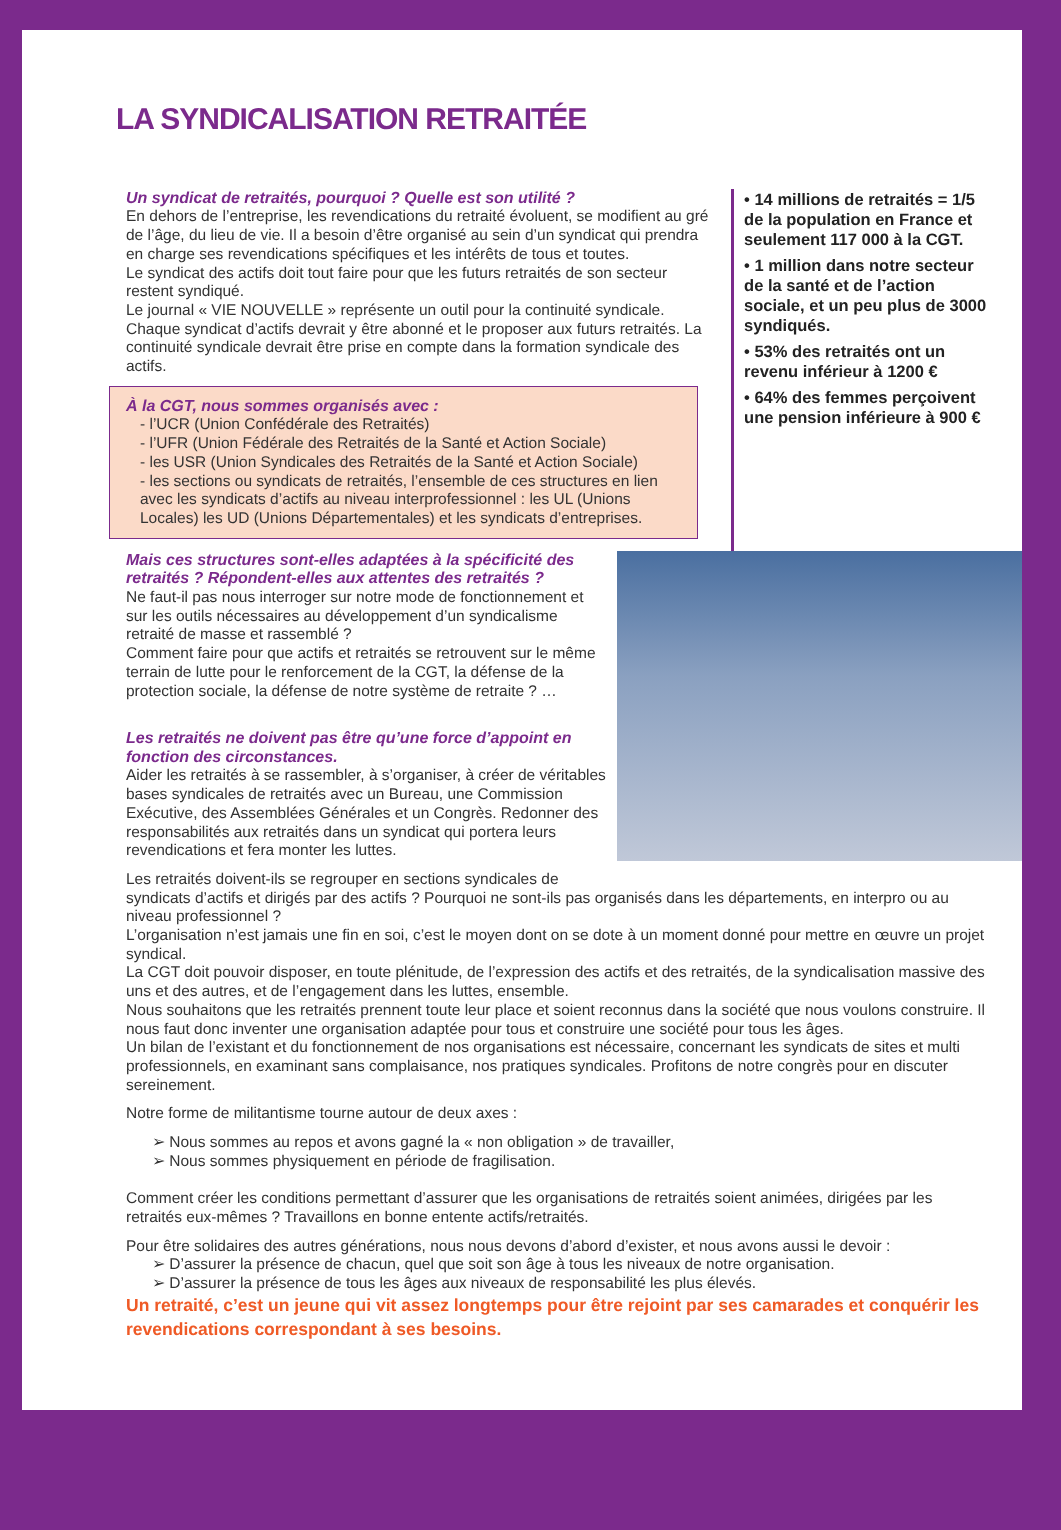LA SYNDICALISATION RETRAITÉE
Un syndicat de retraités, pourquoi ? Quelle est son utilité ?
En dehors de l’entreprise, les revendications du retraité évoluent, se modifient au gré de l’âge, du lieu de vie. Il a besoin d’être organisé au sein d’un syndicat qui prendra en charge ses revendications spécifiques et les intérêts de tous et toutes.
Le syndicat des actifs doit tout faire pour que les futurs retraités de son secteur restent syndiqué.
Le journal « VIE NOUVELLE » représente un outil pour la continuité syndicale. Chaque syndicat d’actifs devrait y être abonné et le proposer aux futurs retraités. La continuité syndicale devrait être prise en compte dans la formation syndicale des actifs.
À la CGT, nous sommes organisés avec :
- l’UCR (Union Confédérale des Retraités)
- l’UFR (Union Fédérale des Retraités de la Santé et Action Sociale)
- les USR (Union Syndicales des Retraités de la Santé et Action Sociale)
- les sections ou syndicats de retraités, l’ensemble de ces structures en lien avec les syndicats d’actifs au niveau interprofessionnel : les UL (Unions Locales) les UD (Unions Départementales) et les syndicats d’entreprises.
• 14 millions de retraités = 1/5 de la population en France et seulement 117 000 à la CGT.
• 1 million dans notre secteur de la santé et de l’action sociale, et un peu plus de 3000 syndiqués.
• 53% des retraités ont un revenu inférieur à 1200 €
• 64% des femmes perçoivent une pension inférieure à 900 €
Mais ces structures sont-elles adaptées à la spécificité des retraités ? Répondent-elles aux attentes des retraités ?
Ne faut-il pas nous interroger sur notre mode de fonctionnement et sur les outils nécessaires au développement d’un syndicalisme retraité de masse et rassemblé ?
Comment faire pour que actifs et retraités se retrouvent sur le même terrain de lutte pour le renforcement de la CGT, la défense de la protection sociale, la défense de notre système de retraite ? …
Les retraités ne doivent pas être qu’une force d’appoint en fonction des circonstances.
Aider les retraités à se rassembler, à s’organiser, à créer de véritables bases syndicales de retraités avec un Bureau, une Commission Exécutive, des Assemblées Générales et un Congrès. Redonner des responsabilités aux retraités dans un syndicat qui portera leurs revendications et fera monter les luttes.
Les retraités doivent-ils se regrouper en sections syndicales de syndicats d’actifs et dirigés par des actifs ? Pourquoi ne sont-ils pas organisés dans les départements, en interpro ou au niveau professionnel ?
L’organisation n’est jamais une fin en soi, c’est le moyen dont on se dote à un moment donné pour mettre en œuvre un projet syndical.
La CGT doit pouvoir disposer, en toute plénitude, de l’expression des actifs et des retraités, de la syndicalisation massive des uns et des autres, et de l’engagement dans les luttes, ensemble.
Nous souhaitons que les retraités prennent toute leur place et soient reconnus dans la société que nous voulons construire. Il nous faut donc inventer une organisation adaptée pour tous et construire une société pour tous les âges.
Un bilan de l’existant et du fonctionnement de nos organisations est nécessaire, concernant les syndicats de sites et multi professionnels, en examinant sans complaisance, nos pratiques syndicales. Profitons de notre congrès pour en discuter sereinement.
Notre forme de militantisme tourne autour de deux axes :
➢ Nous sommes au repos et avons gagné la « non obligation » de travailler,
➢ Nous sommes physiquement en période de fragilisation.
Comment créer les conditions permettant d’assurer que les organisations de retraités soient animées, dirigées par les retraités eux-mêmes ? Travaillons en bonne entente actifs/retraités.
Pour être solidaires des autres générations, nous nous devons d’abord d’exister, et nous avons aussi le devoir :
➢ D’assurer la présence de chacun, quel que soit son âge à tous les niveaux de notre organisation.
➢ D’assurer la présence de tous les âges aux niveaux de responsabilité les plus élevés.
Un retraité, c’est un jeune qui vit assez longtemps pour être rejoint par ses camarades et conquérir les revendications correspondant à ses besoins.